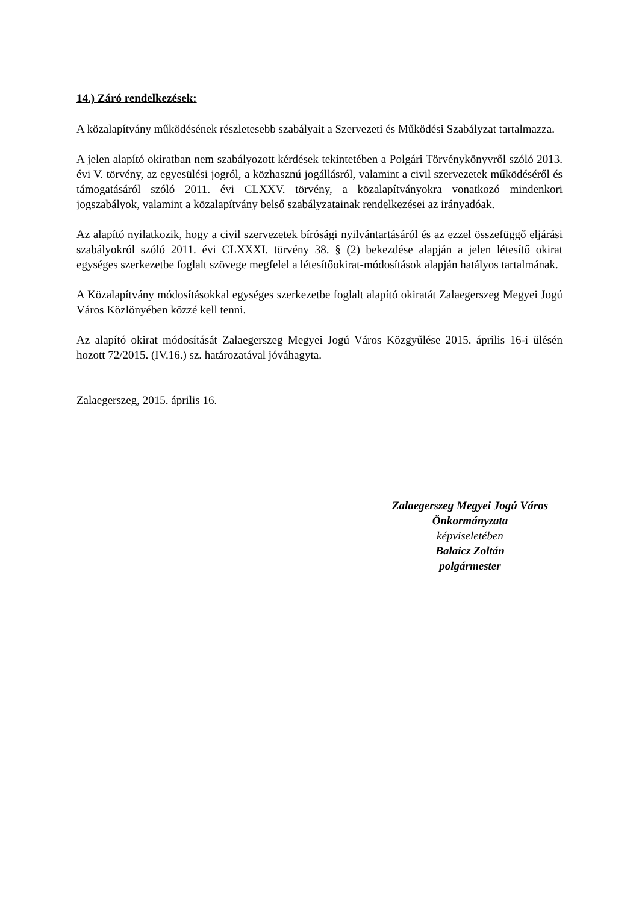14.) Záró rendelkezések:
A közalapítvány működésének részletesebb szabályait a Szervezeti és Működési Szabályzat tartalmazza.
A jelen alapító okiratban nem szabályozott kérdések tekintetében a Polgári Törvénykönyvről szóló 2013. évi V. törvény, az egyesülési jogról, a közhasznú jogállásról, valamint a civil szervezetek működéséről és támogatásáról szóló 2011. évi CLXXV. törvény, a közalapítványokra vonatkozó mindenkori jogszabályok, valamint a közalapítvány belső szabályzatainak rendelkezései az irányadóak.
Az alapító nyilatkozik, hogy a civil szervezetek bírósági nyilvántartásáról és az ezzel összefüggő eljárási szabályokról szóló 2011. évi CLXXXI. törvény 38. § (2) bekezdése alapján a jelen létesítő okirat egységes szerkezetbe foglalt szövege megfelel a létesítőokirat-módosítások alapján hatályos tartalmának.
A Közalapítvány módosításokkal egységes szerkezetbe foglalt alapító okiratát Zalaegerszeg Megyei Jogú Város Közlönyében közzé kell tenni.
Az alapító okirat módosítását Zalaegerszeg Megyei Jogú Város Közgyűlése 2015. április 16-i ülésén hozott 72/2015. (IV.16.) sz. határozatával jóváhagyta.
Zalaegerszeg, 2015. április 16.
Zalaegerszeg Megyei Jogú Város
Önkormányzata
képviseletében
Balaicz Zoltán
polgármester